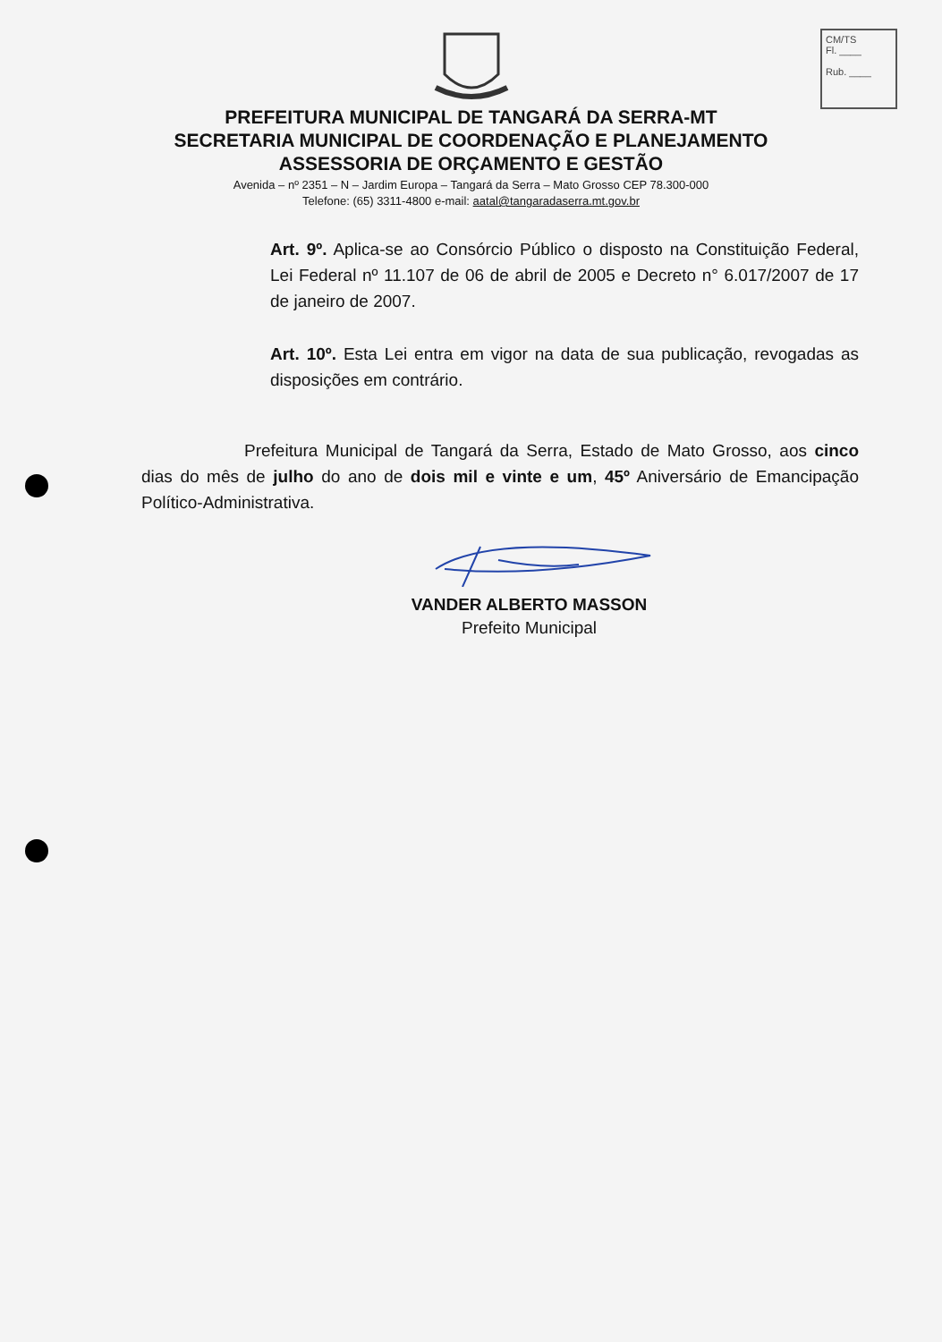CM/TS
Fl. ____
Rub. ____
PREFEITURA MUNICIPAL DE TANGARÁ DA SERRA-MT
SECRETARIA MUNICIPAL DE COORDENAÇÃO E PLANEJAMENTO
ASSESSORIA DE ORÇAMENTO E GESTÃO
Avenida – nº 2351 – N – Jardim Europa – Tangará da Serra – Mato Grosso CEP 78.300-000
Telefone: (65) 3311-4800 e-mail: aatal@tangaradaserra.mt.gov.br
Art. 9º. Aplica-se ao Consórcio Público o disposto na Constituição Federal, Lei Federal nº 11.107 de 06 de abril de 2005 e Decreto n° 6.017/2007 de 17 de janeiro de 2007.
Art. 10º. Esta Lei entra em vigor na data de sua publicação, revogadas as disposições em contrário.
Prefeitura Municipal de Tangará da Serra, Estado de Mato Grosso, aos cinco dias do mês de julho do ano de dois mil e vinte e um, 45º Aniversário de Emancipação Político-Administrativa.
VANDER ALBERTO MASSON
Prefeito Municipal